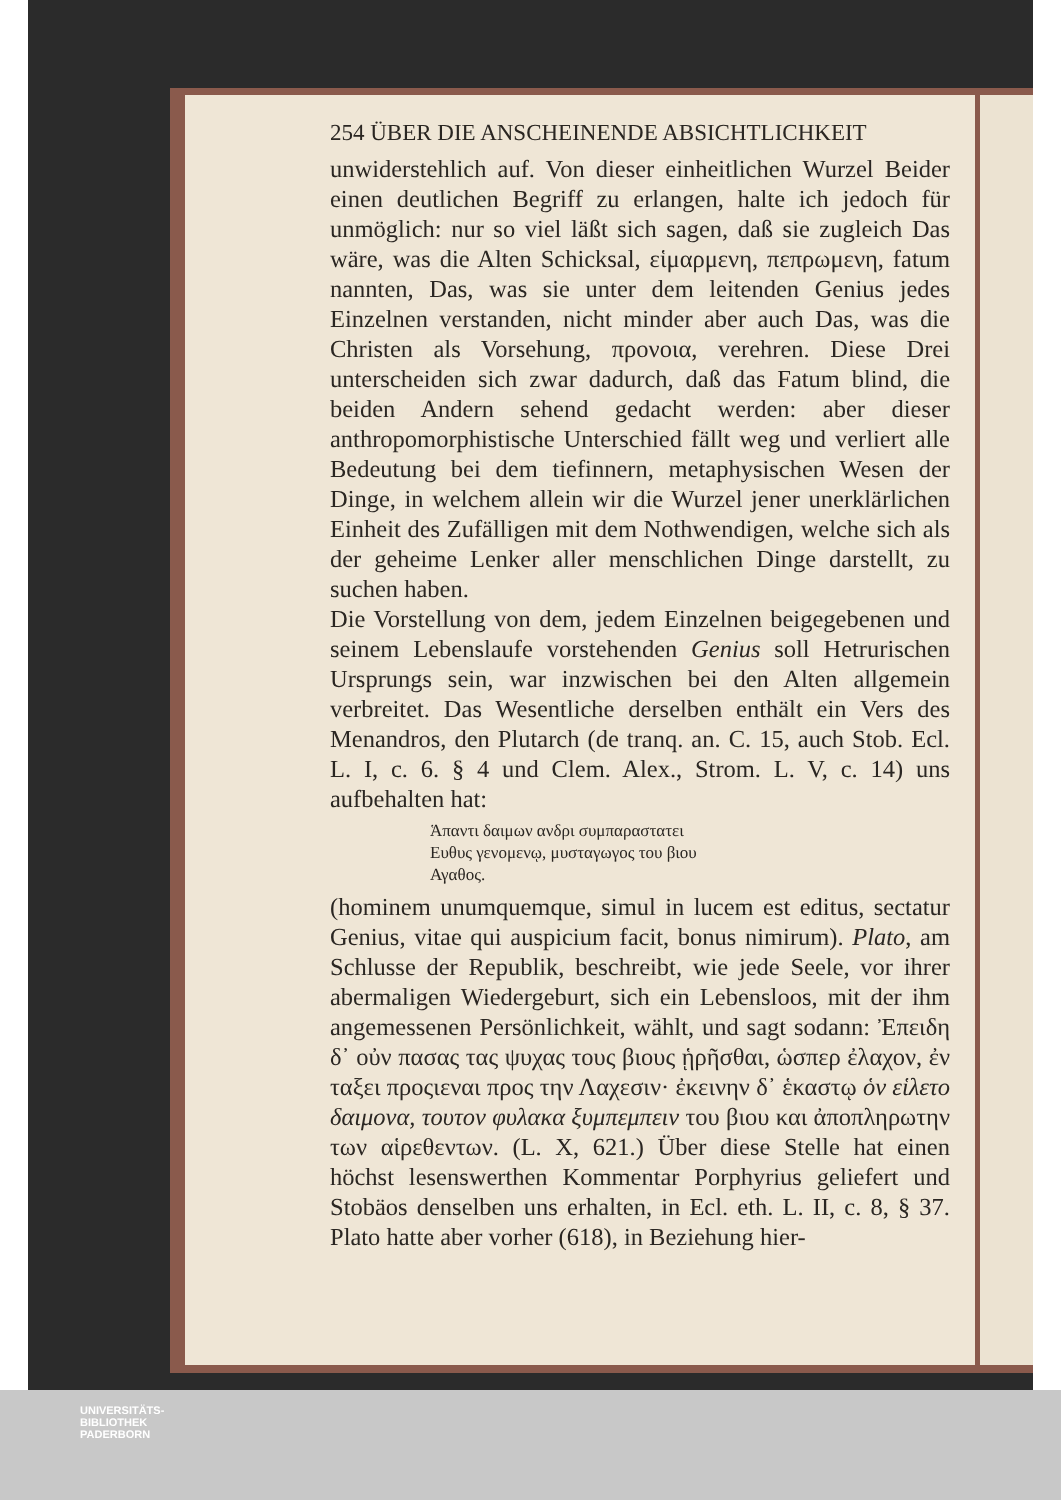254 ÜBER DIE ANSCHEINENDE ABSICHTLICHKEIT
unwiderstehlich auf. Von dieser einheitlichen Wurzel Beider einen deutlichen Begriff zu erlangen, halte ich jedoch für unmöglich: nur so viel läßt sich sagen, daß sie zugleich Das wäre, was die Alten Schicksal, εἱμαρμενη, πεπρωμενη, fatum nannten, Das, was sie unter dem leitenden Genius jedes Einzelnen verstanden, nicht minder aber auch Das, was die Christen als Vorsehung, προνοια, verehren. Diese Drei unterscheiden sich zwar dadurch, daß das Fatum blind, die beiden Andern sehend gedacht werden: aber dieser anthropomorphistische Unterschied fällt weg und verliert alle Bedeutung bei dem tiefinnern, metaphysischen Wesen der Dinge, in welchem allein wir die Wurzel jener unerklärlichen Einheit des Zufälligen mit dem Nothwendigen, welche sich als der geheime Lenker aller menschlichen Dinge darstellt, zu suchen haben.
Die Vorstellung von dem, jedem Einzelnen beigegebenen und seinem Lebenslaufe vorstehenden Genius soll Hetrurischen Ursprungs sein, war inzwischen bei den Alten allgemein verbreitet. Das Wesentliche derselben enthält ein Vers des Menandros, den Plutarch (de tranq. an. C. 15, auch Stob. Ecl. L. I, c. 6. § 4 und Clem. Alex., Strom. L. V, c. 14) uns aufbehalten hat:
Ἁπαντι δαιμων ανδρι συμπαραστατει
Ευθυς γενομενῳ, μυσταγωγος του βιου
Αγαθος.
(hominem unumquemque, simul in lucem est editus, sectatur Genius, vitae qui auspicium facit, bonus nimirum). Plato, am Schlusse der Republik, beschreibt, wie jede Seele, vor ihrer abermaligen Wiedergeburt, sich ein Lebensloos, mit der ihm angemessenen Persönlichkeit, wählt, und sagt sodann: Ἐπειδη δ᾽ οὐν πασας τας ψυχας τους βιους ᾑρῆσθαι, ὡσπερ ἐλαχον, ἐν ταξει προςιεναι προς την Λαχεσιν· ἐκεινην δ᾽ ἑκαστῳ ὁν εἱλετο δαιμονα, τουτον φυλακα ξυμπεμπειν του βιου και ἀποπληρωτην των αἱρεθεντων. (L. X, 621.) Über diese Stelle hat einen höchst lesenswerthen Kommentar Porphyrius geliefert und Stobäos denselben uns erhalten, in Ecl. eth. L. II, c. 8, § 37. Plato hatte aber vorher (618), in Beziehung hier-
UNIVERSITÄTS-
BIBLIOTHEK
PADERBORN